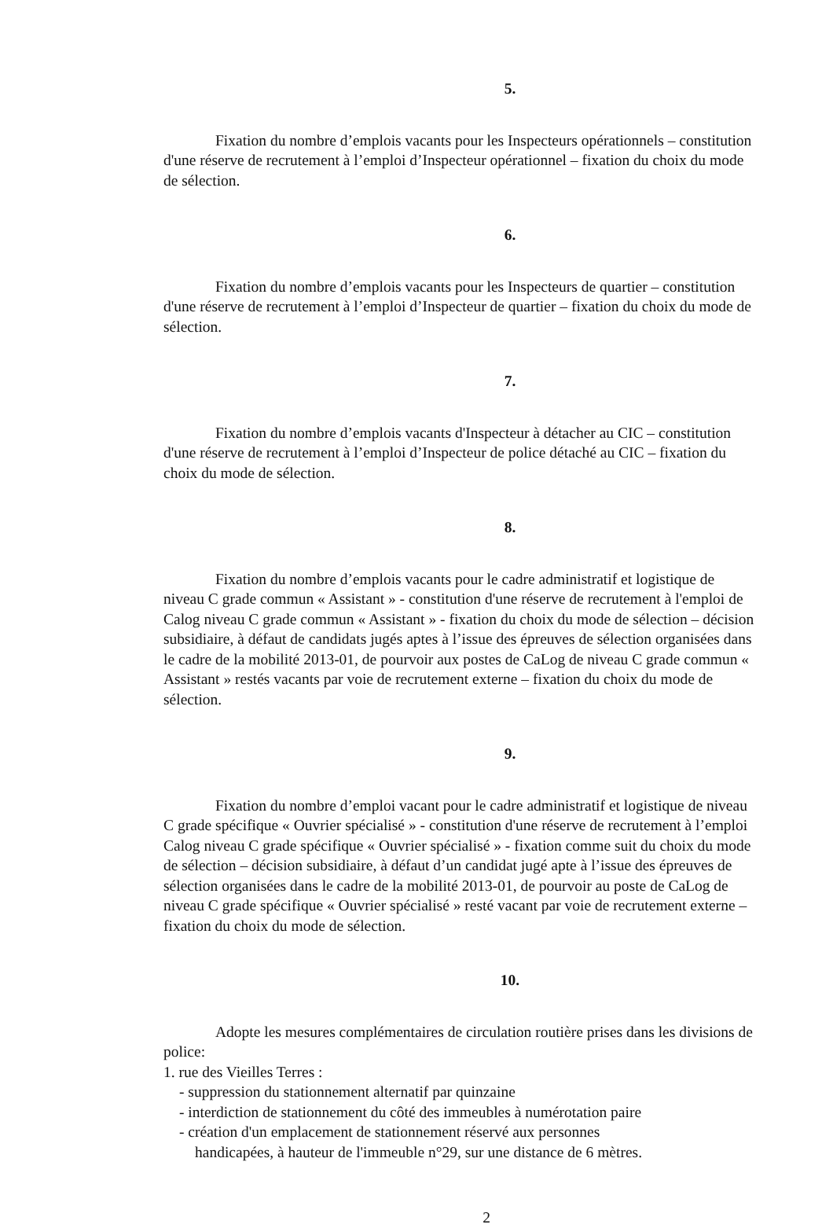5.
Fixation du nombre d’emplois vacants pour les Inspecteurs opérationnels – constitution d'une réserve de recrutement à l’emploi d’Inspecteur opérationnel – fixation du choix du mode de sélection.
6.
Fixation du nombre d’emplois vacants pour les Inspecteurs de quartier – constitution d'une réserve de recrutement à l’emploi d’Inspecteur de quartier – fixation du choix du mode de sélection.
7.
Fixation du nombre d’emplois vacants d'Inspecteur à détacher au CIC – constitution d'une réserve de recrutement à l’emploi d’Inspecteur de police détaché au CIC – fixation du choix du mode de sélection.
8.
Fixation du nombre d’emplois vacants pour le cadre administratif et logistique de niveau C grade commun « Assistant » - constitution d'une réserve de recrutement à l'emploi de Calog niveau C grade commun « Assistant » - fixation du choix du mode de sélection – décision subsidiaire, à défaut de candidats jugés aptes à l’issue des épreuves de sélection organisées dans le cadre de la mobilité 2013-01, de pourvoir aux postes de CaLog de niveau C grade commun « Assistant » restés vacants par voie de recrutement externe – fixation du choix du mode de sélection.
9.
Fixation du nombre d’emploi vacant pour le cadre administratif et logistique de niveau C grade spécifique « Ouvrier spécialisé » - constitution d'une réserve de recrutement à l’emploi Calog niveau C grade spécifique « Ouvrier spécialisé » - fixation comme suit du choix du mode de sélection – décision subsidiaire, à défaut d’un candidat jugé apte à l’issue des épreuves de sélection organisées dans le cadre de la mobilité 2013-01, de pourvoir au poste de CaLog de niveau C grade spécifique « Ouvrier spécialisé » resté vacant par voie de recrutement externe – fixation du choix du mode de sélection.
10.
Adopte les mesures complémentaires de circulation routière prises dans les divisions de police:
1. rue des Vieilles Terres :
- suppression du stationnement alternatif par quinzaine
- interdiction de stationnement du côté des immeubles à numérotation paire
- création d'un emplacement de stationnement réservé aux personnes
handicapées, à hauteur de l'immeuble n°29, sur une distance de 6 mètres.
2